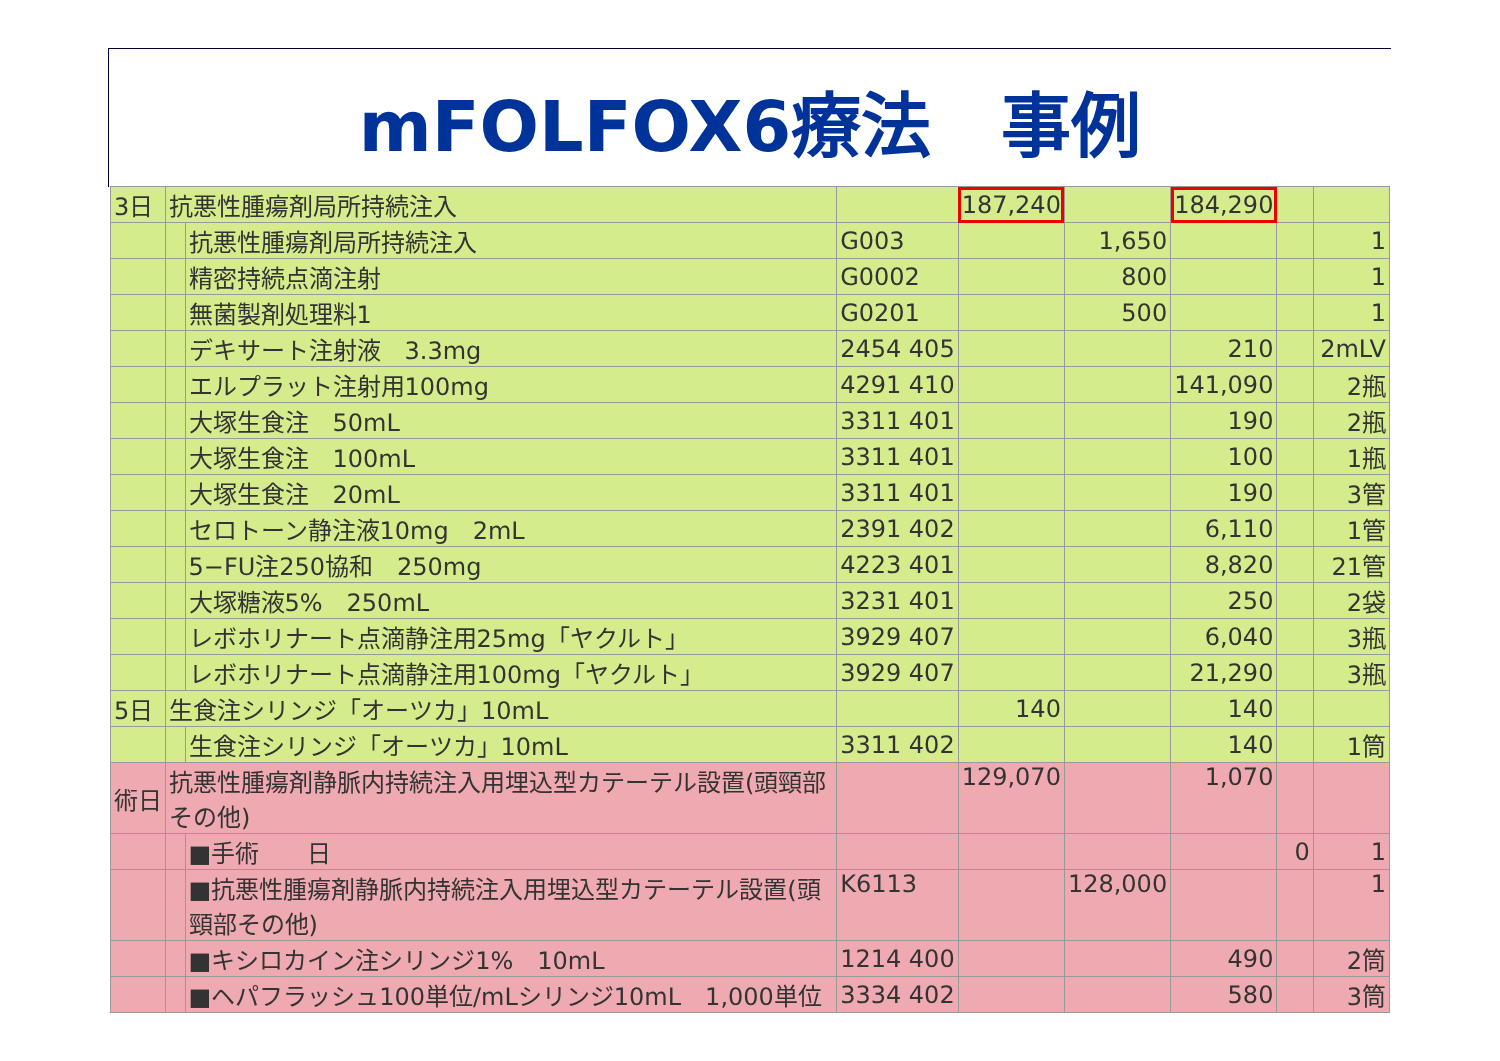mFOLFOX6療法　事例
| 3日 | 抗悪性腫瘍剤局所持続注入 | | | 187,240 | | 184,290 | | |
| | | 抗悪性腫瘍剤局所持続注入 | G003 | | 1,650 | | | 1 |
| | | 精密持続点滴注射 | G0002 | | 800 | | | 1 |
| | | 無菌製剤処理料1 | G0201 | | 500 | | | 1 |
| | | デキサート注射液 3.3mg | 2454 405 | | | 210 | | 2mLV |
| | | エルプラット注射用100mg | 4291 410 | | | 141,090 | | 2瓶 |
| | | 大塚生食注 50mL | 3311 401 | | | 190 | | 2瓶 |
| | | 大塚生食注 100mL | 3311 401 | | | 100 | | 1瓶 |
| | | 大塚生食注 20mL | 3311 401 | | | 190 | | 3管 |
| | | セロトーン静注液10mg 2mL | 2391 402 | | | 6,110 | | 1管 |
| | | 5−FU注250協和 250mg | 4223 401 | | | 8,820 | | 21管 |
| | | 大塚糖液5% 250mL | 3231 401 | | | 250 | | 2袋 |
| | | レボホリナート点滴静注用25mg「ヤクルト」 | 3929 407 | | | 6,040 | | 3瓶 |
| | | レボホリナート点滴静注用100mg「ヤクルト」 | 3929 407 | | | 21,290 | | 3瓶 |
| 5日 | 生食注シリンジ「オーツカ」10mL | | | 140 | | 140 | | |
| | | 生食注シリンジ「オーツカ」10mL | 3311 402 | | | 140 | | 1筒 |
| 術日 | 抗悪性腫瘍剤静脈内持続注入用埋込型カテーテル設置(頭頸部その他) | | | 129,070 | | 1,070 | | |
| | | ■手術 日 | | | | | 0 | 1 |
| | | ■抗悪性腫瘍剤静脈内持続注入用埋込型カテーテル設置(頭頸部その他) | K6113 | | 128,000 | | | 1 |
| | | ■キシロカイン注シリンジ1% 10mL | 1214 400 | | | 490 | | 2筒 |
| | | ■ヘパフラッシュ100単位/mLシリンジ10mL 1,000単位 | 3334 402 | | | 580 | | 3筒 |